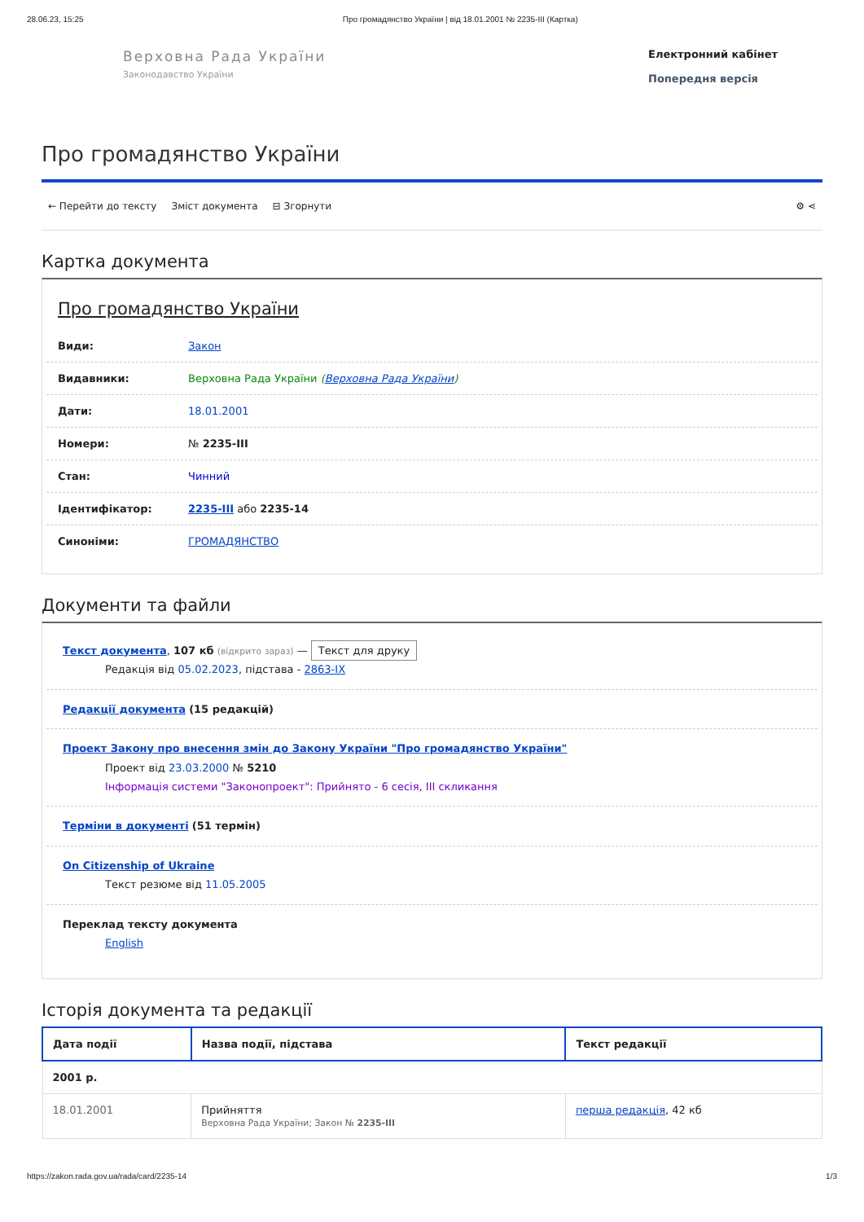28.06.23, 15:25 Про громадянство України | від 18.01.2001 № 2235-III (Картка)
Верховна Рада України
Законодавство України
Електронний кабінет
Попередня версія
Про громадянство України
← Перейти до тексту Зміст документа ⊟ Згорнути
⚙ ⋖
Картка документа
Про громадянство України
Види: Закон
Видавники: Верховна Рада України (Верховна Рада України)
Дати: 18.01.2001
Номери: № 2235-III
Стан: Чинний
Ідентифікатор: 2235-III або 2235-14
Синоніми: ГРОМАДЯНСТВО
Документи та файли
Текст документа, 107 кб (відкрито зараз) — Текст для друку
Редакція від 05.02.2023, підстава - 2863-IX
Редакції документа (15 редакцій)
Проект Закону про внесення змін до Закону України "Про громадянство України"
Проект від 23.03.2000 № 5210
Інформація системи "Законопроект": Прийнято - 6 сесія, III скликання
Терміни в документі (51 термін)
On Citizenship of Ukraine
Текст резюме від 11.05.2005
Переклад тексту документа
English
Історія документа та редакції
| Дата події | Назва події, підстава | Текст редакції |
| --- | --- | --- |
| 2001 р. | | |
| 18.01.2001 | Прийняття Верховна Рада України; Закон № 2235-III | перша редакція , 42 кб |
https://zakon.rada.gov.ua/rada/card/2235-14 1/3